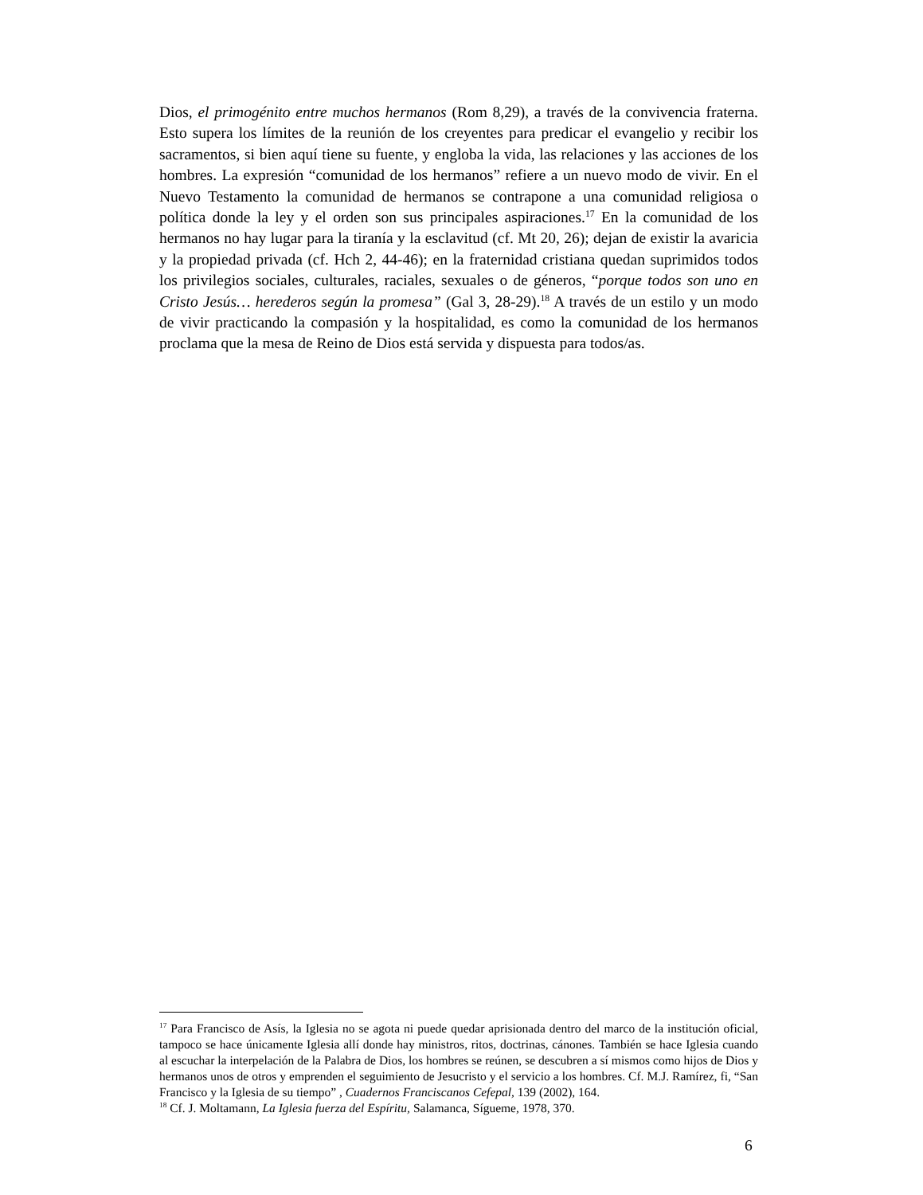Dios, el primogénito entre muchos hermanos (Rom 8,29), a través de la convivencia fraterna. Esto supera los límites de la reunión de los creyentes para predicar el evangelio y recibir los sacramentos, si bien aquí tiene su fuente, y engloba la vida, las relaciones y las acciones de los hombres. La expresión “comunidad de los hermanos” refiere a un nuevo modo de vivir. En el Nuevo Testamento la comunidad de hermanos se contrapone a una comunidad religiosa o política donde la ley y el orden son sus principales aspiraciones.<sup>17</sup> En la comunidad de los hermanos no hay lugar para la tiranía y la esclavitud (cf. Mt 20, 26); dejan de existir la avaricia y la propiedad privada (cf. Hch 2, 44-46); en la fraternidad cristiana quedan suprimidos todos los privilegios sociales, culturales, raciales, sexuales o de géneros, “porque todos son uno en Cristo Jesús… herederos según la promesa” (Gal 3, 28-29).<sup>18</sup> A través de un estilo y un modo de vivir practicando la compasión y la hospitalidad, es como la comunidad de los hermanos proclama que la mesa de Reino de Dios está servida y dispuesta para todos/as.
<sup>17</sup> Para Francisco de Asís, la Iglesia no se agota ni puede quedar aprisionada dentro del marco de la institución oficial, tampoco se hace únicamente Iglesia allí donde hay ministros, ritos, doctrinas, cánones. También se hace Iglesia cuando al escuchar la interpelación de la Palabra de Dios, los hombres se reúnen, se descubren a sí mismos como hijos de Dios y hermanos unos de otros y emprenden el seguimiento de Jesucristo y el servicio a los hombres. Cf. M.J. Ramírez, fi, “San Francisco y la Iglesia de su tiempo” , Cuadernos Franciscanos Cefepal, 139 (2002), 164.
<sup>18</sup> Cf. J. Moltamann, La Iglesia fuerza del Espíritu, Salamanca, Sígueme, 1978, 370.
6